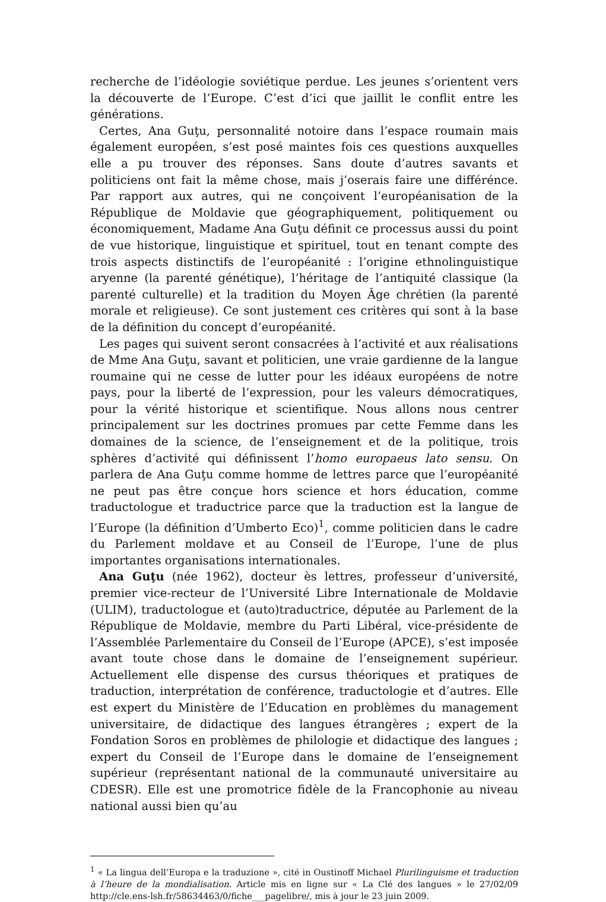recherche de l’idéologie soviétique perdue. Les jeunes s’orientent vers la découverte de l’Europe. C’est d’ici que jaillit le conflit entre les générations.
Certes, Ana Guţu, personnalité notoire dans l’espace roumain mais également européen, s’est posé maintes fois ces questions auxquelles elle a pu trouver des réponses. Sans doute d’autres savants et politiciens ont fait la même chose, mais j’oserais faire une différénce. Par rapport aux autres, qui ne conçoivent l’européanisation de la République de Moldavie que géographiquement, politiquement ou économiquement, Madame Ana Guţu définit ce processus aussi du point de vue historique, linguistique et spirituel, tout en tenant compte des trois aspects distinctifs de l’européanité : l’origine ethnolinguistique aryenne (la parenté génétique), l’héritage de l’antiquité classique (la parenté culturelle) et la tradition du Moyen Âge chrétien (la parenté morale et religieuse). Ce sont justement ces critères qui sont à la base de la définition du concept d’européanité.
Les pages qui suivent seront consacrées à l’activité et aux réalisations de Mme Ana Guţu, savant et politicien, une vraie gardienne de la langue roumaine qui ne cesse de lutter pour les idéaux européens de notre pays, pour la liberté de l’expression, pour les valeurs démocratiques, pour la vérité historique et scientifique. Nous allons nous centrer principalement sur les doctrines promues par cette Femme dans les domaines de la science, de l’enseignement et de la politique, trois sphères d’activité qui définissent l’homo europaeus lato sensu. On parlera de Ana Guţu comme homme de lettres parce que l’européanité ne peut pas être conçue hors science et hors éducation, comme traductologue et traductrice parce que la traduction est la langue de l’Europe (la définition d’Umberto Eco)<sup>1</sup>, comme politicien dans le cadre du Parlement moldave et au Conseil de l’Europe, l’une de plus importantes organisations internationales.
Ana Guţu (née 1962), docteur ès lettres, professeur d’université, premier vice-recteur de l’Université Libre Internationale de Moldavie (ULIM), traductologue et (auto)traductrice, députée au Parlement de la République de Moldavie, membre du Parti Libéral, vice-présidente de l’Assemblée Parlementaire du Conseil de l’Europe (APCE), s’est imposée avant toute chose dans le domaine de l’enseignement supérieur. Actuellement elle dispense des cursus théoriques et pratiques de traduction, interprétation de conférence, traductologie et d’autres. Elle est expert du Ministère de l’Education en problèmes du management universitaire, de didactique des langues étrangères ; expert de la Fondation Soros en problèmes de philologie et didactique des langues ; expert du Conseil de l’Europe dans le domaine de l’enseignement supérieur (représentant national de la communauté universitaire au CDESR). Elle est une promotrice fidèle de la Francophonie au niveau national aussi bien qu’au
<sup>1</sup> « La lingua dell’Europa e la traduzione », cité in Oustinoff Michael Plurilinguisme et traduction à l’heure de la mondialisation. Article mis en ligne sur « La Clé des langues » le 27/02/09 http://cle.ens-lsh.fr/58634463/0/fiche___pagelibre/, mis à jour le 23 juin 2009.